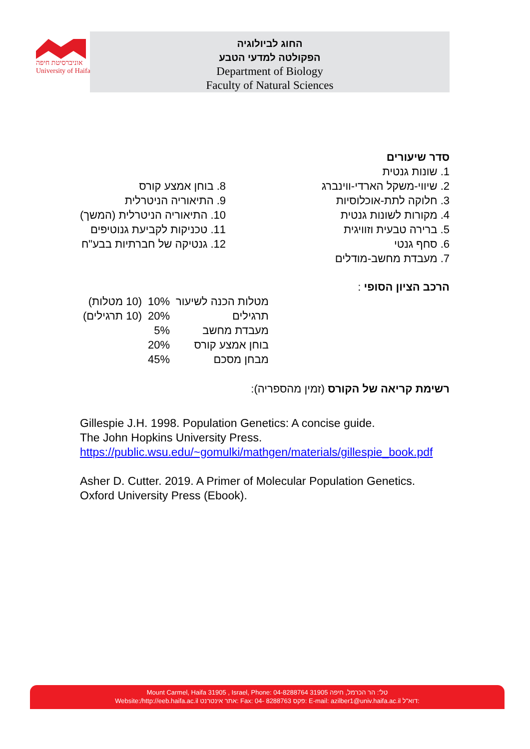אוניברסיטת חיפה
University of Haifa
החוג לביולוגיה
הפקולטה למדעי הטבע
Department of Biology
Faculty of Natural Sciences
סדר שיעורים
1. שונות גנטית
2. שיווי-משקל הארדי-ווינברג
3. חלוקה לתת-אוכלוסיות
4. מקורות לשונות גנטית
5. ברירה טבעית וזוויגית
6. סחף גנטי
7. מעבדת מחשב-מודלים
8. בוחן אמצע קורס
9. התיאוריה הניטרלית
10. התיאוריה הניטרלית (המשך)
11. טכניקות לקביעת גנוטיפים
12. גנטיקה של חברתיות בבע"ח
הרכב הציון הסופי :
| מטלות הכנה לשיעור | 10% | (10 מטלות) |
| תרגילים | 20% | (10 תרגילים) |
| מעבדת מחשב | 5% | |
| בוחן אמצע קורס | 20% | |
| מבחן מסכם | 45% | |
רשימת קריאה של הקורס (זמין מהספריה):
Gillespie J.H. 1998. Population Genetics: A concise guide.
The John Hopkins University Press.
https://public.wsu.edu/~gomulki/mathgen/materials/gillespie_book.pdf
Asher D. Cutter. 2019. A Primer of Molecular Population Genetics.
Oxford University Press (Ebook).
Mount Carmel, Haifa 31905 , Israel, Phone: 04-8288764 טל': הר הכרמל, חיפה 31905
Website:/http://eeb.haifa.ac.il אתר אינטרנט: Fax: 04- 8288763 פקס: E-mail: azilber1@univ.haifa.ac.il דוא"ל: